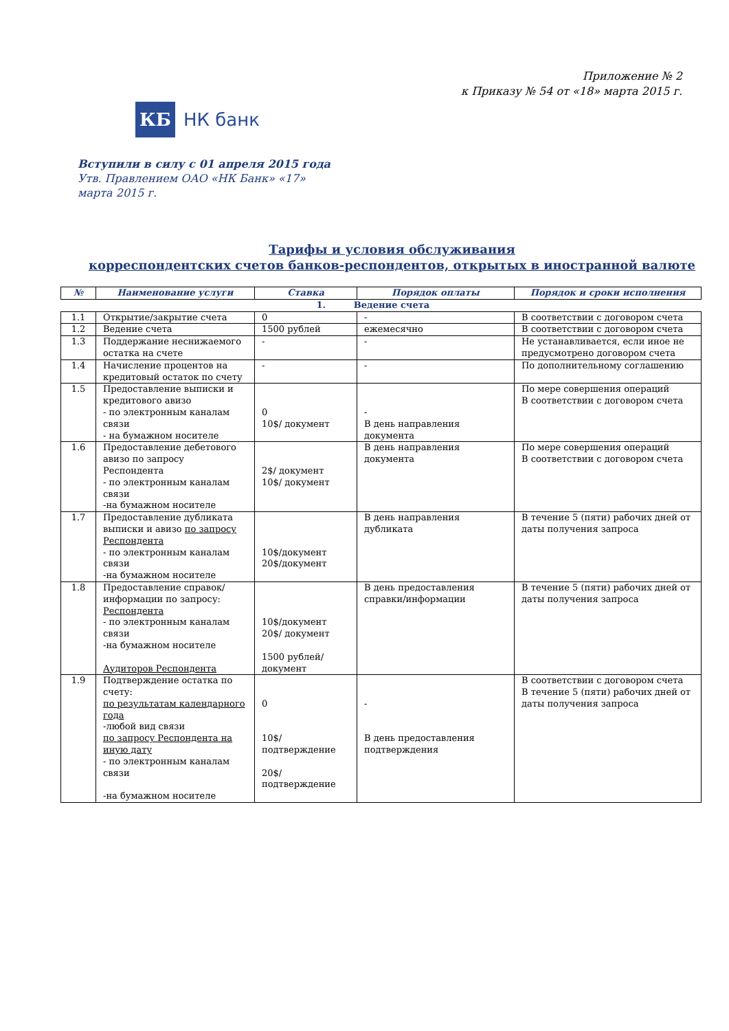Приложение № 2
к Приказу № 54 от «18» марта 2015 г.
КБ
НК банк
Вступили в силу с 01 апреля 2015 года
Утв. Правлением ОАО «НК Банк» «17»
марта 2015 г.
Тарифы и условия обслуживания
корреспондентских счетов банков-респондентов, открытых в иностранной валюте
| № | Наименование услуги | Ставка | Порядок оплаты | Порядок и сроки исполнения |
| --- | --- | --- | --- | --- |
| | | 1. Ведение счета | | |
| 1.1 | Открытие/закрытие счета | 0 | - | В соответствии с договором счета |
| 1.2 | Ведение счета | 1500 рублей | ежемесячно | В соответствии с договором счета |
| 1.3 | Поддержание неснижаемого остатка на счете | - | - | Не устанавливается, если иное не предусмотрено договором счета |
| 1.4 | Начисление процентов на кредитовый остаток по счету | - | - | По дополнительному соглашению |
| 1.5 | Предоставление выписки и кредитового авизо - по электронным каналам связи - на бумажном носителе | 0 10$/ документ | - В день направления документа | По мере совершения операций В соответствии с договором счета |
| 1.6 | Предоставление дебетового авизо по запросу Респондента - по электронным каналам связи -на бумажном носителе | 2$/ документ 10$/ документ | В день направления документа | По мере совершения операций В соответствии с договором счета |
| 1.7 | Предоставление дубликата выписки и авизо по запросу Респондента - по электронным каналам связи -на бумажном носителе | 10$/документ 20$/документ | В день направления дубликата | В течение 5 (пяти) рабочих дней от даты получения запроса |
| 1.8 | Предоставление справок/информации по запросу: Респондента - по электронным каналам связи -на бумажном носителе Аудиторов Респондента | 10$/документ 20$/ документ 1500 рублей/ документ | В день предоставления справки/информации | В течение 5 (пяти) рабочих дней от даты получения запроса |
| 1.9 | Подтверждение остатка по счету: по результатам календарного года -любой вид связи по запросу Респондента на иную дату - по электронным каналам связи -на бумажном носителе | 0 10$/ подтверждение 20$/ подтверждение | - В день предоставления подтверждения | В соответствии с договором счета В течение 5 (пяти) рабочих дней от даты получения запроса |